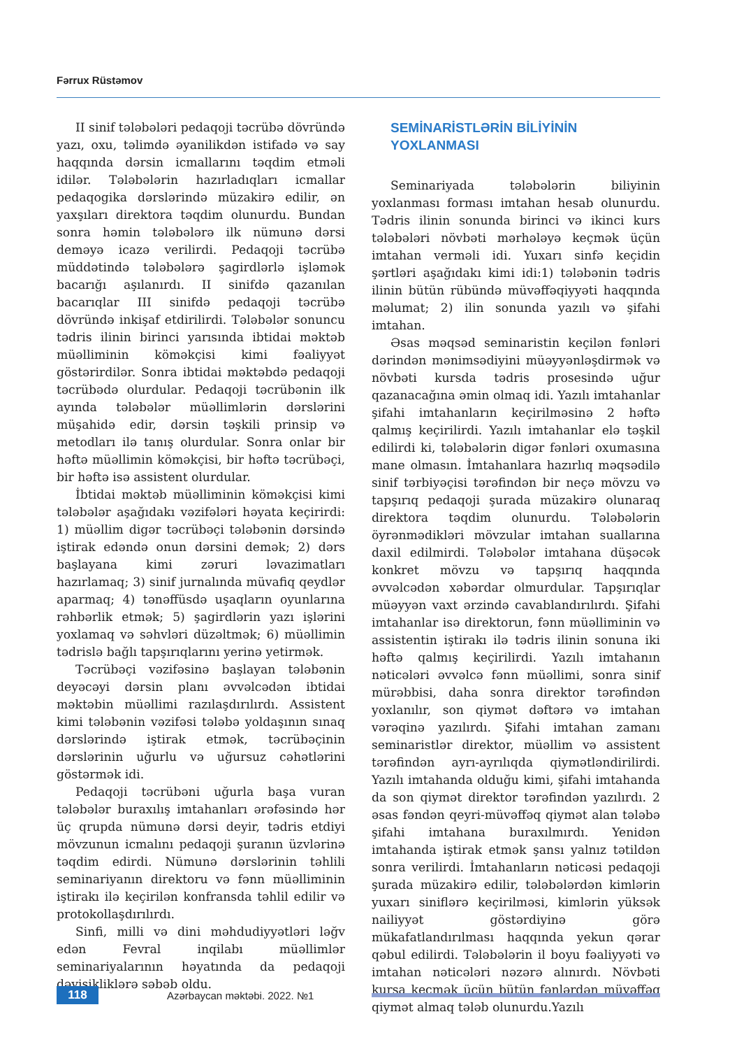Fərrux Rüstəmov
II sinif tələbələri pedaqoji təcrübə dövründə yazı, oxu, təlimdə əyanilikdən istifadə və say haqqında dərsin icmallarını təqdim etməli idilər. Tələbələrin hazırladıqları icmallar pedaqogika dərslərində müzakirə edilir, ən yaxşıları direktora təqdim olunurdu. Bundan sonra həmin tələbələrə ilk nümunə dərsi deməyə icazə verilirdi. Pedaqoji təcrübə müddətində tələbələrə şagirdlərlə işləmək bacarığı aşılanırdı. II sinifdə qazanılan bacarıqlar III sinifdə pedaqoji təcrübə dövründə inkişaf etdirilirdi. Tələbələr sonuncu tədris ilinin birinci yarısında ibtidai məktəb müəlliminin köməkçisi kimi fəaliyyət göstərirdilər. Sonra ibtidai məktəbdə pedaqoji təcrübədə olurdular. Pedaqoji təcrübənin ilk ayında tələbələr müəllimlərin dərslərini müşahidə edir, dərsin təşkili prinsip və metodları ilə tanış olurdular. Sonra onlar bir həftə müəllimin köməkçisi, bir həftə təcrübəçi, bir həftə isə assistent olurdular.
İbtidai məktəb müəlliminin köməkçisi kimi tələbələr aşağıdakı vəzifələri həyata keçirirdi: 1) müəllim digər təcrübəçi tələbənin dərsində iştirak edəndə onun dərsini demək; 2) dərs başlayana kimi zəruri ləvazimatları hazırlamaq; 3) sinif jurnalında müvafiq qeydlər aparmaq; 4) tənəffüsdə uşaqların oyunlarına rəhbərlik etmək; 5) şagirdlərin yazı işlərini yoxlamaq və səhvləri düzəltmək; 6) müəllimin tədrislə bağlı tapşırıqlarını yerinə yetirmək.
Təcrübəçi vəzifəsinə başlayan tələbənin deyəcəyi dərsin planı əvvəlcədən ibtidai məktəbin müəllimi razılaşdırılırdı. Assistent kimi tələbənin vəzifəsi tələbə yoldaşının sınaq dərslərində iştirak etmək, təcrübəçinin dərslərinin uğurlu və uğursuz cəhətlərini göstərmək idi.
Pedaqoji təcrübəni uğurla başa vuran tələbələr buraxılış imtahanları ərəfəsində hər üç qrupda nümunə dərsi deyir, tədris etdiyi mövzunun icmalını pedaqoji şuranın üzvlərinə təqdim edirdi. Nümunə dərslərinin təhlili seminariyanın direktoru və fənn müəlliminin iştirakı ilə keçirilən konfransda təhlil edilir və protokollaşdırılırdı.
Sinfi, milli və dini məhdudiyyətləri ləğv edən Fevral inqilabı müəllimlər seminariyalarının həyatında da pedaqoji dəyişikliklərə səbəb oldu.
SEMİNARİSTLƏRİN BİLİYİNİN
YOXLANMASI
Seminariyada tələbələrin biliyinin yoxlanması forması imtahan hesab olunurdu. Tədris ilinin sonunda birinci və ikinci kurs tələbələri növbəti mərhələyə keçmək üçün imtahan verməli idi. Yuxarı sinfə keçidin şərtləri aşağıdakı kimi idi:1) tələbənin tədris ilinin bütün rübündə müvəffəqiyyəti haqqında məlumat; 2) ilin sonunda yazılı və şifahi imtahan.
Əsas məqsəd seminaristin keçilən fənləri dərindən mənimsədiyini müəyyənləşdirmək və növbəti kursda tədris prosesində uğur qazanacağına əmin olmaq idi. Yazılı imtahanlar şifahi imtahanların keçirilməsinə 2 həftə qalmış keçirilirdi. Yazılı imtahanlar elə təşkil edilirdi ki, tələbələrin digər fənləri oxumasına mane olmasın. İmtahanlara hazırlıq məqsədilə sinif tərbiyəçisi tərəfindən bir neçə mövzu və tapşırıq pedaqoji şurada müzakirə olunaraq direktora təqdim olunurdu. Tələbələrin öyrənmədikləri mövzular imtahan suallarına daxil edilmirdi. Tələbələr imtahana düşəcək konkret mövzu və tapşırıq haqqında əvvəlcədən xəbərdar olmurdular. Tapşırıqlar müəyyən vaxt ərzində cavablandırılırdı. Şifahi imtahanlar isə direktorun, fənn müəlliminin və assistentin iştirakı ilə tədris ilinin sonuna iki həftə qalmış keçirilirdi. Yazılı imtahanın nəticələri əvvəlcə fənn müəllimi, sonra sinif mürəbbisi, daha sonra direktor tərəfindən yoxlanılır, son qiymət dəftərə və imtahan vərəqinə yazılırdı. Şifahi imtahan zamanı seminaristlər direktor, müəllim və assistent tərəfindən ayrı-ayrılıqda qiymətləndirilirdi. Yazılı imtahanda olduğu kimi, şifahi imtahanda da son qiymət direktor tərəfindən yazılırdı. 2 əsas fəndən qeyri-müvəffəq qiymət alan tələbə şifahi imtahana buraxılmırdı. Yenidən imtahanda iştirak etmək şansı yalnız tətildən sonra verilirdi. İmtahanların nəticəsi pedaqoji şurada müzakirə edilir, tələbələrdən kimlərin yuxarı siniflərə keçirilməsi, kimlərin yüksək nailiyyət göstərdiyinə görə mükafatlandırılması haqqında yekun qərar qəbul edilirdi. Tələbələrin il boyu fəaliyyəti və imtahan nəticələri nəzərə alınırdı. Növbəti kursa keçmək üçün bütün fənlərdən müvəffəq qiymət almaq tələb olunurdu.Yazılı
118
Azərbaycan məktəbi. 2022. №1